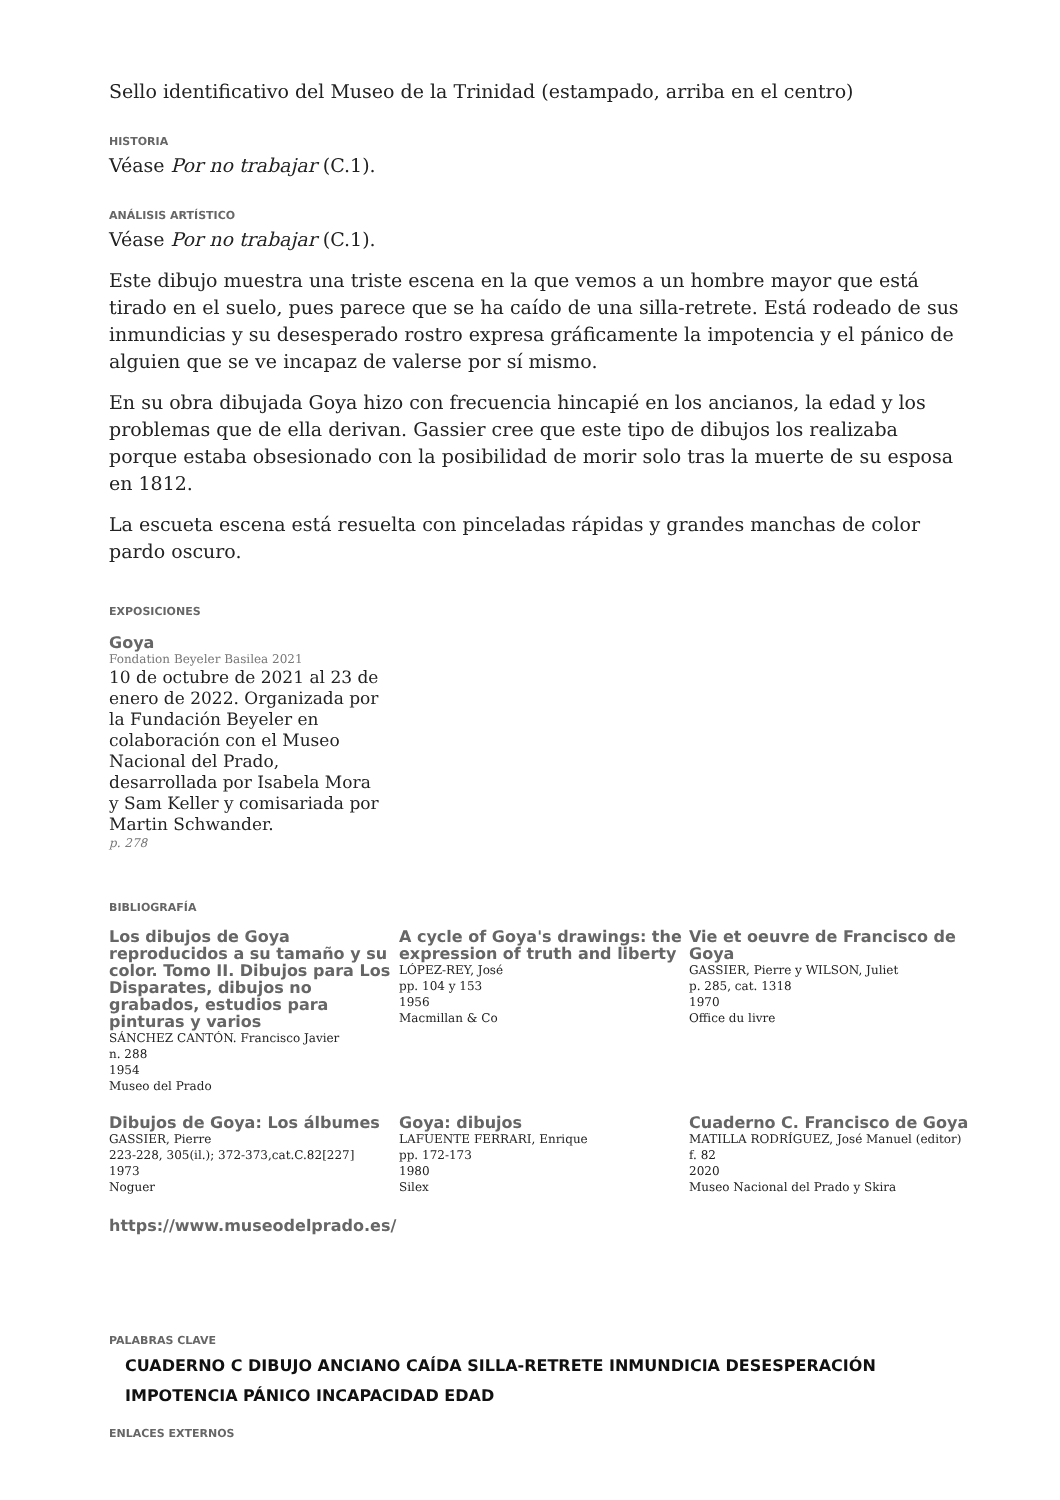Sello identificativo del Museo de la Trinidad (estampado, arriba en el centro)
HISTORIA
Véase Por no trabajar (C.1).
ANÁLISIS ARTÍSTICO
Véase Por no trabajar (C.1).
Este dibujo muestra una triste escena en la que vemos a un hombre mayor que está tirado en el suelo, pues parece que se ha caído de una silla-retrete. Está rodeado de sus inmundicias y su desesperado rostro expresa gráficamente la impotencia y el pánico de alguien que se ve incapaz de valerse por sí mismo.
En su obra dibujada Goya hizo con frecuencia hincapié en los ancianos, la edad y los problemas que de ella derivan. Gassier cree que este tipo de dibujos los realizaba porque estaba obsesionado con la posibilidad de morir solo tras la muerte de su esposa en 1812.
La escueta escena está resuelta con pinceladas rápidas y grandes manchas de color pardo oscuro.
EXPOSICIONES
Goya
Fondation Beyeler Basilea 2021
10 de octubre de 2021 al 23 de enero de 2022. Organizada por la Fundación Beyeler en colaboración con el Museo Nacional del Prado, desarrollada por Isabela Mora y Sam Keller y comisariada por Martin Schwander.
p. 278
BIBLIOGRAFÍA
Los dibujos de Goya reproducidos a su tamaño y su color. Tomo II. Dibujos para Los Disparates, dibujos no grabados, estudios para pinturas y varios
SÁNCHEZ CANTÓN. Francisco Javier
n. 288
1954
Museo del Prado
A cycle of Goya's drawings: the expression of truth and liberty
LÓPEZ-REY, José
pp. 104 y 153
1956
Macmillan & Co
Vie et oeuvre de Francisco de Goya
GASSIER, Pierre y WILSON, Juliet
p. 285, cat. 1318
1970
Office du livre
Dibujos de Goya: Los álbumes
GASSIER, Pierre
223-228, 305(il.); 372-373,cat.C.82[227]
1973
Noguer
Goya: dibujos
LAFUENTE FERRARI, Enrique
pp. 172-173
1980
Silex
Cuaderno C. Francisco de Goya
MATILLA RODRÍGUEZ, José Manuel (editor)
f. 82
2020
Museo Nacional del Prado y Skira
https://www.museodelprado.es/
PALABRAS CLAVE
CUADERNO C DIBUJO ANCIANO CAÍDA SILLA-RETRETE INMUNDICIA DESESPERACIÓN IMPOTENCIA PÁNICO INCAPACIDAD EDAD
ENLACES EXTERNOS